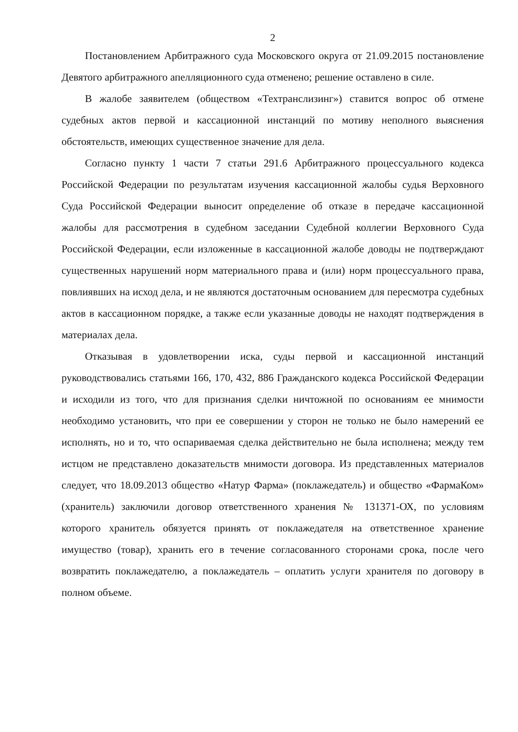2
Постановлением Арбитражного суда Московского округа от 21.09.2015 постановление Девятого арбитражного апелляционного суда отменено; решение оставлено в силе.
В жалобе заявителем (обществом «Техтранслизинг») ставится вопрос об отмене судебных актов первой и кассационной инстанций по мотиву неполного выяснения обстоятельств, имеющих существенное значение для дела.
Согласно пункту 1 части 7 статьи 291.6 Арбитражного процессуального кодекса Российской Федерации по результатам изучения кассационной жалобы судья Верховного Суда Российской Федерации выносит определение об отказе в передаче кассационной жалобы для рассмотрения в судебном заседании Судебной коллегии Верховного Суда Российской Федерации, если изложенные в кассационной жалобе доводы не подтверждают существенных нарушений норм материального права и (или) норм процессуального права, повлиявших на исход дела, и не являются достаточным основанием для пересмотра судебных актов в кассационном порядке, а также если указанные доводы не находят подтверждения в материалах дела.
Отказывая в удовлетворении иска, суды первой и кассационной инстанций руководствовались статьями 166, 170, 432, 886 Гражданского кодекса Российской Федерации и исходили из того, что для признания сделки ничтожной по основаниям ее мнимости необходимо установить, что при ее совершении у сторон не только не было намерений ее исполнять, но и то, что оспариваемая сделка действительно не была исполнена; между тем истцом не представлено доказательств мнимости договора. Из представленных материалов следует, что 18.09.2013 общество «Натур Фарма» (поклажедатель) и общество «ФармаКом» (хранитель) заключили договор ответственного хранения № 131371-ОХ, по условиям которого хранитель обязуется принять от поклажедателя на ответственное хранение имущество (товар), хранить его в течение согласованного сторонами срока, после чего возвратить поклажедателю, а поклажедатель – оплатить услуги хранителя по договору в полном объеме.